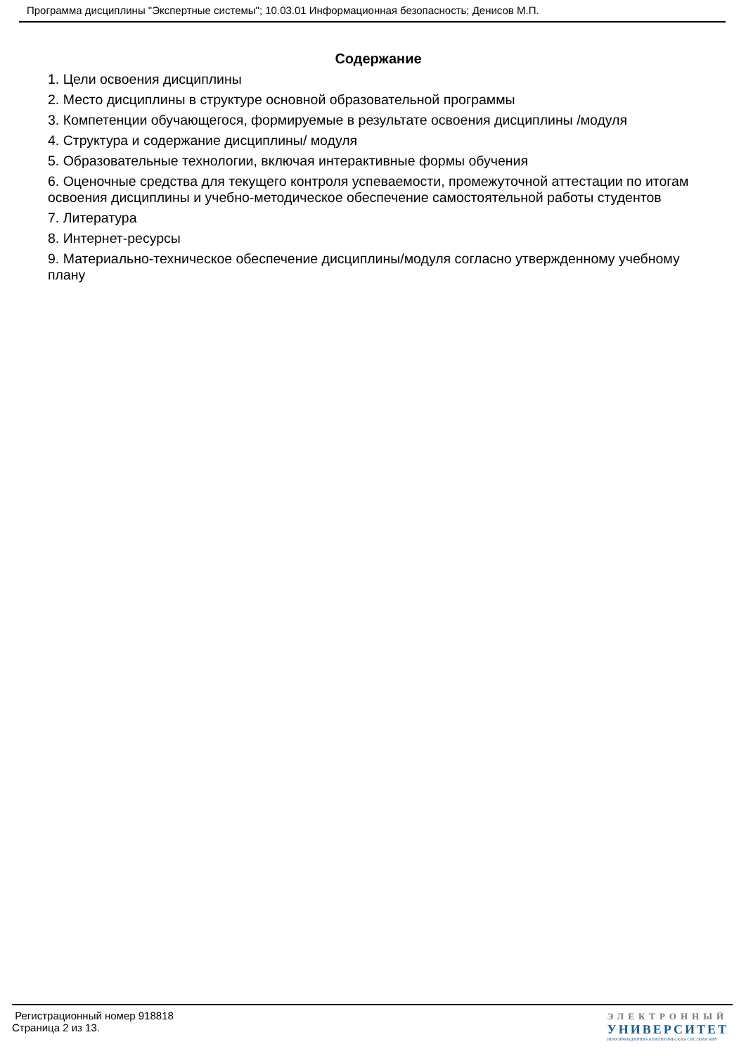Программа дисциплины "Экспертные системы"; 10.03.01 Информационная безопасность; Денисов М.П.
Содержание
1. Цели освоения дисциплины
2. Место дисциплины в структуре основной образовательной программы
3. Компетенции обучающегося, формируемые в результате освоения дисциплины /модуля
4. Структура и содержание дисциплины/ модуля
5. Образовательные технологии, включая интерактивные формы обучения
6. Оценочные средства для текущего контроля успеваемости, промежуточной аттестации по итогам освоения дисциплины и учебно-методическое обеспечение самостоятельной работы студентов
7. Литература
8. Интернет-ресурсы
9. Материально-техническое обеспечение дисциплины/модуля согласно утвержденному учебному плану
Регистрационный номер 918818
Страница 2 из 13.
ЭЛЕКТРОННЫЙ
УНИВЕРСИТЕТ
ИНФОРМАЦИОННО-АНАЛИТИЧЕСКАЯ СИСТЕМА КФУ